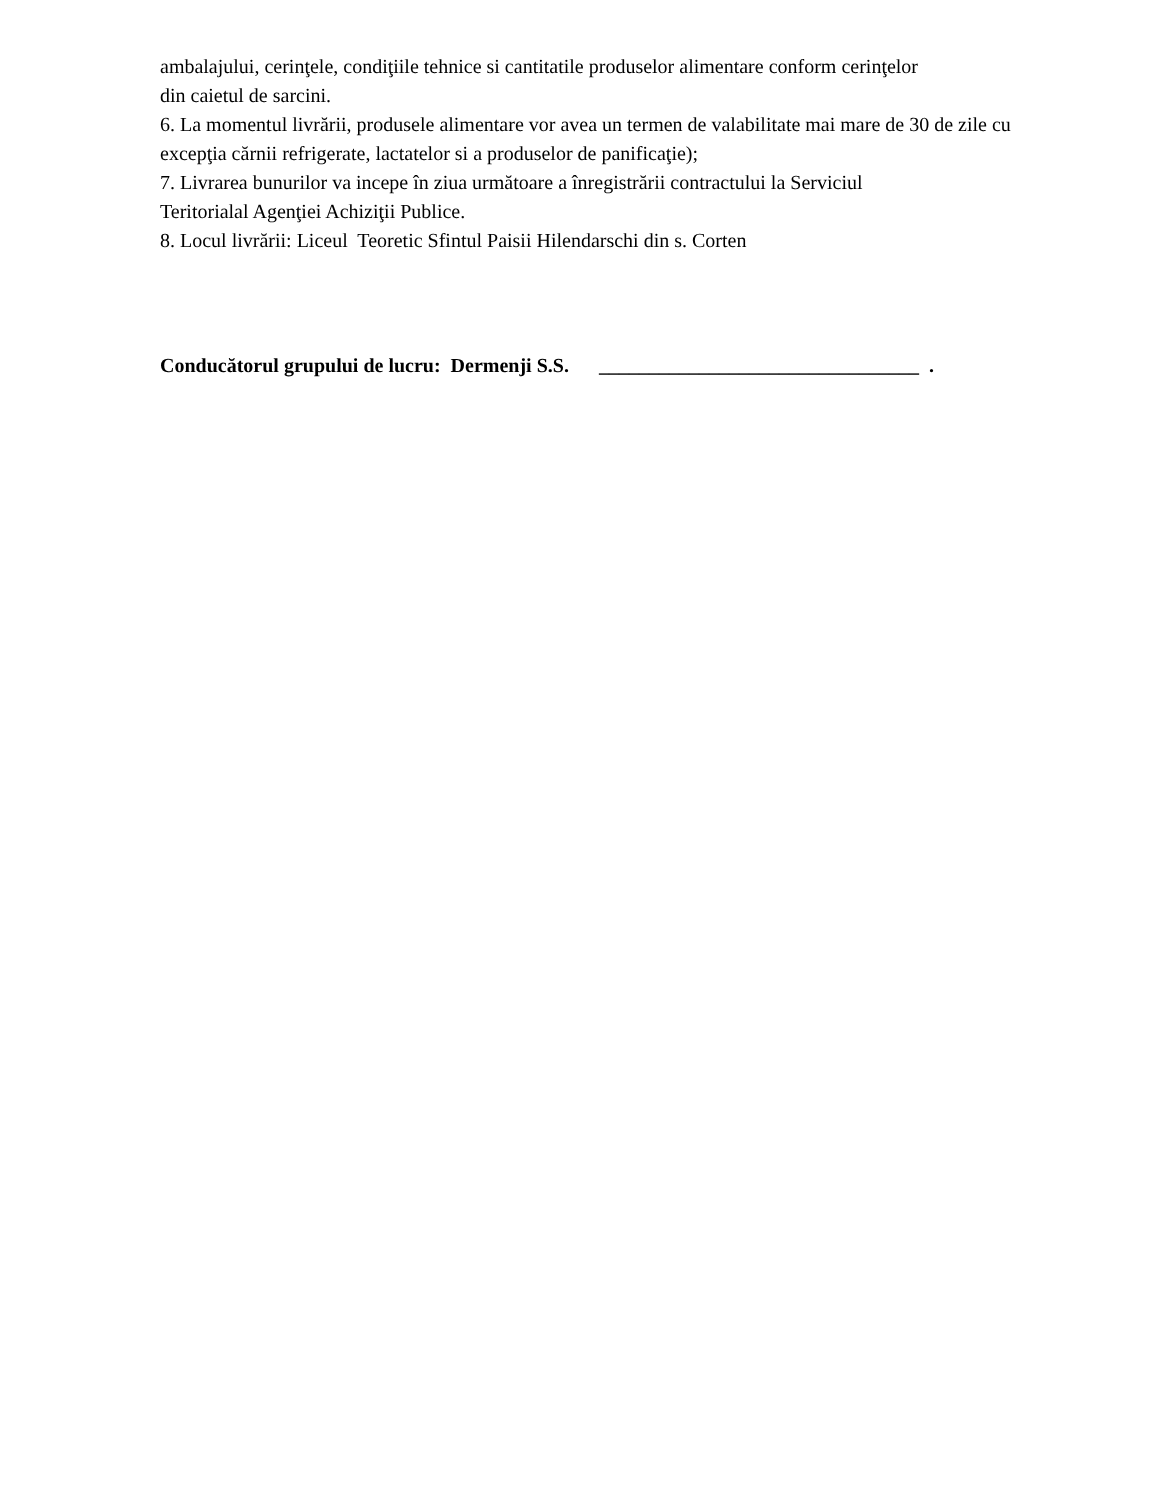ambalajului, cerinţele, condiţiile tehnice si cantitatile produselor alimentare conform cerinţelor
din caietul de sarcini.
6. La momentul livrării, produsele alimentare vor avea un termen de valabilitate mai mare de 30 de zile cu excepţia cărnii refrigerate, lactatelor si a produselor de panificaţie);
7. Livrarea bunurilor va incepe în ziua următoare a înregistrării contractului la Serviciul
Teritorialal Agenţiei Achiziţii Publice.
8. Locul livrării: Liceul Teoretic Sfintul Paisii Hilendarschi din s. Corten
Conducătorul grupului de lucru: Dermenji S.S. ________________________________ .